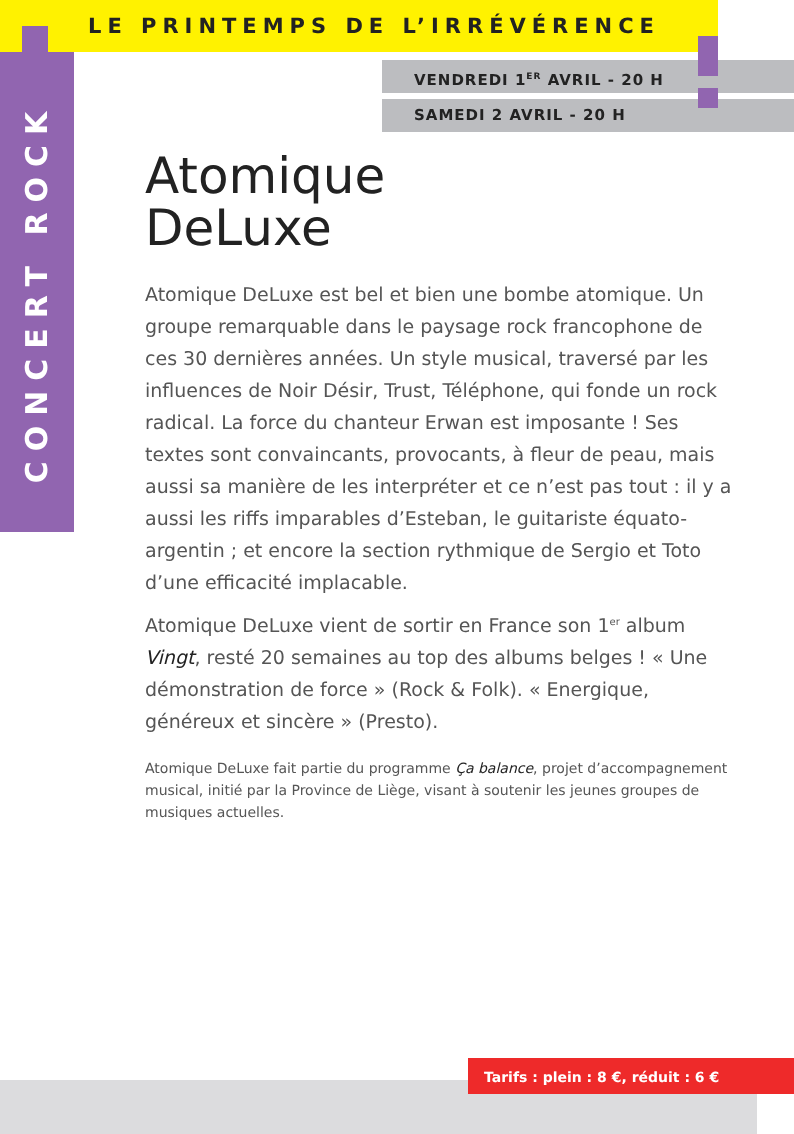LE PRINTEMPS DE L’IRRÉVÉRENCE
CONCERT ROCK
VENDREDI 1<sup>ER</sup> AVRIL - 20 H
SAMEDI 2 AVRIL - 20 H
Atomique
DeLuxe
Atomique DeLuxe est bel et bien une bombe atomique. Un groupe remarquable dans le paysage rock francophone de ces 30 dernières années. Un style musical, traversé par les influences de Noir Désir, Trust, Téléphone, qui fonde un rock radical. La force du chanteur Erwan est imposante ! Ses textes sont convaincants, provocants, à fleur de peau, mais aussi sa manière de les interpréter et ce n’est pas tout : il y a aussi les riffs imparables d’Esteban, le guitariste équato-argentin ; et encore la section rythmique de Sergio et Toto d’une efficacité implacable.
Atomique DeLuxe vient de sortir en France son 1<sup>er</sup> album Vingt, resté 20 semaines au top des albums belges ! « Une démonstration de force » (Rock & Folk). « Energique, généreux et sincère » (Presto).
Atomique DeLuxe fait partie du programme Ça balance, projet d’accompagnement musical, initié par la Province de Liège, visant à soutenir les jeunes groupes de musiques actuelles.
Tarifs : plein : 8 €, réduit : 6 €